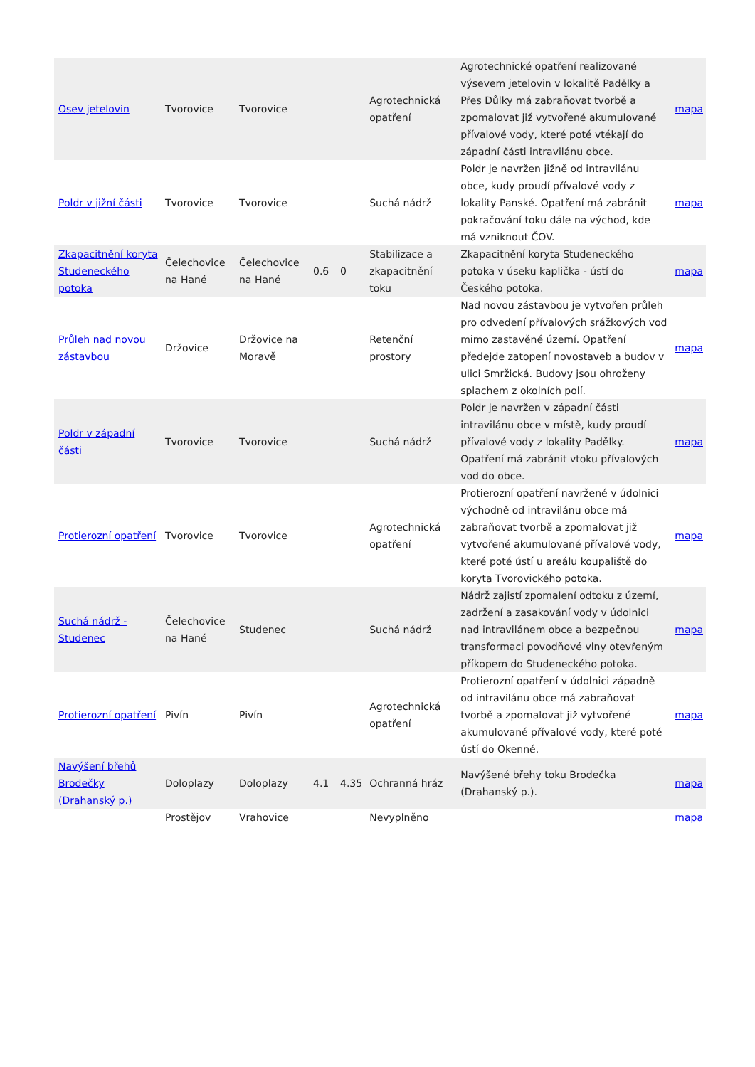| Osev jetelovin | Tvorovice | Tvorovice | | | Agrotechnická opatření | Agrotechnické opatření realizované výsevem jetelovin v lokalitě Padělky a Přes Důlky má zabraňovat tvorbě a zpomalovat již vytvořené akumulované přívalové vody, které poté vtékají do západní části intravilánu obce. | mapa |
| Poldr v jižní části | Tvorovice | Tvorovice | | | Suchá nádrž | Poldr je navržen jižně od intravilánu obce, kudy proudí přívalové vody z lokality Panské. Opatření má zabránit pokračování toku dále na východ, kde má vzniknout ČOV. | mapa |
| Zkapacitnění koryta Studeneckého potoka | Čelechovice na Hané | Čelechovice na Hané | 0.6 | 0 | Stabilizace a zkapacitnění toku | Zkapacitnění koryta Studeneckého potoka v úseku kaplička - ústí do Českého potoka. | mapa |
| Průleh nad novou zástavbou | Držovice | Držovice na Moravě | | | Retenční prostory | Nad novou zástavbou je vytvořen průleh pro odvedení přívalových srážkových vod mimo zastavěné území. Opatření předejde zatopení novostaveb a budov v ulici Smržická. Budovy jsou ohroženy splachem z okolních polí. | mapa |
| Poldr v západní části | Tvorovice | Tvorovice | | | Suchá nádrž | Poldr je navržen v západní části intravilánu obce v místě, kudy proudí přívalové vody z lokality Padělky. Opatření má zabránit vtoku přívalových vod do obce. | mapa |
| Protierozní opatření | Tvorovice | Tvorovice | | | Agrotechnická opatření | Protierozní opatření navržené v údolnici východně od intravilánu obce má zabraňovat tvorbě a zpomalovat již vytvořené akumulované přívalové vody, které poté ústí u areálu koupaliště do koryta Tvorovického potoka. | mapa |
| Suchá nádrž - Studenec | Čelechovice na Hané | Studenec | | | Suchá nádrž | Nádrž zajistí zpomalení odtoku z území, zadržení a zasakování vody v údolnici nad intravilánem obce a bezpečnou transformaci povodňové vlny otevřeným příkopem do Studeneckého potoka. | mapa |
| Protierozní opatření | Pivín | Pivín | | | Agrotechnická opatření | Protierozní opatření v údolnici západně od intravilánu obce má zabraňovat tvorbě a zpomalovat již vytvořené akumulované přívalové vody, které poté ústí do Okenné. | mapa |
| Navýšení břehů Brodečky (Drahanský p.) | Doloplazy | Doloplazy | 4.1 | 4.35 | Ochranná hráz | Navýšené břehy toku Brodečka (Drahanský p.). | mapa |
| | Prostějov | Vrahovice | | | Nevyplněno | | mapa |